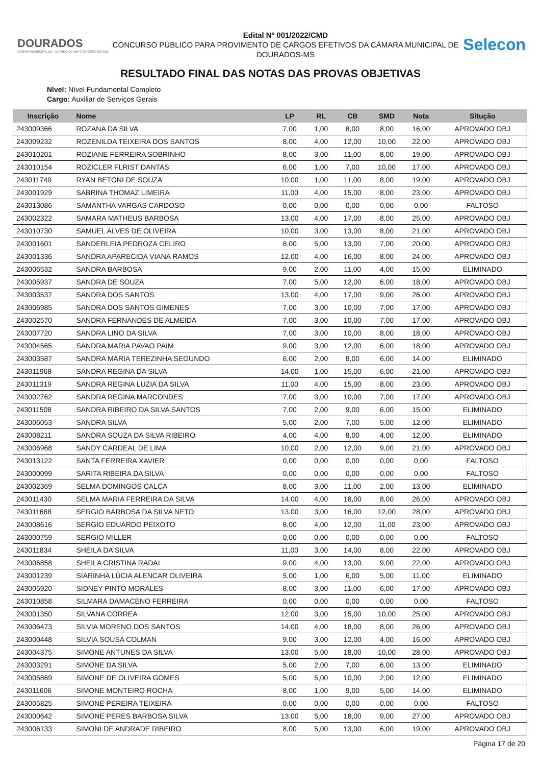DOURADOS
CÂMARA MUNICIPAL DE · ESTADO DE MATO GROSSO DO SUL
Edital Nº 001/2022/CMD
CONCURSO PÚBLICO PARA PROVIMENTO DE CARGOS EFETIVOS DA CÂMARA MUNICIPAL DE DOURADOS-MS
Selecon
RESULTADO FINAL DAS NOTAS DAS PROVAS OBJETIVAS
Nível: Nível Fundamental Completo
Cargo: Auxiliar de Serviços Gerais
| Inscrição | Nome | LP | RL | CB | SMD | Nota | Situção |
| --- | --- | --- | --- | --- | --- | --- | --- |
| 243009366 | ROZANA DA SILVA | 7,00 | 1,00 | 8,00 | 8,00 | 16,00 | APROVADO OBJ |
| 243009232 | ROZENILDA TEIXEIRA DOS SANTOS | 8,00 | 4,00 | 12,00 | 10,00 | 22,00 | APROVADO OBJ |
| 243010201 | ROZIANE FERREIRA SOBRINHO | 8,00 | 3,00 | 11,00 | 8,00 | 19,00 | APROVADO OBJ |
| 243010154 | ROZICLER FLRIST DANTAS | 6,00 | 1,00 | 7,00 | 10,00 | 17,00 | APROVADO OBJ |
| 243011749 | RYAN BETONI DE SOUZA | 10,00 | 1,00 | 11,00 | 8,00 | 19,00 | APROVADO OBJ |
| 243001929 | SABRINA THOMAZ LIMEIRA | 11,00 | 4,00 | 15,00 | 8,00 | 23,00 | APROVADO OBJ |
| 243013086 | SAMANTHA VARGAS CARDOSO | 0,00 | 0,00 | 0,00 | 0,00 | 0,00 | FALTOSO |
| 243002322 | SAMARA MATHEUS BARBOSA | 13,00 | 4,00 | 17,00 | 8,00 | 25,00 | APROVADO OBJ |
| 243010730 | SAMUEL ALVES DE OLIVEIRA | 10,00 | 3,00 | 13,00 | 8,00 | 21,00 | APROVADO OBJ |
| 243001601 | SANDERLEIA PEDROZA CELIRO | 8,00 | 5,00 | 13,00 | 7,00 | 20,00 | APROVADO OBJ |
| 243001336 | SANDRA APARECIDA VIANA RAMOS | 12,00 | 4,00 | 16,00 | 8,00 | 24,00 | APROVADO OBJ |
| 243006532 | SANDRA BARBOSA | 9,00 | 2,00 | 11,00 | 4,00 | 15,00 | ELIMINADO |
| 243005937 | SANDRA DE SOUZA | 7,00 | 5,00 | 12,00 | 6,00 | 18,00 | APROVADO OBJ |
| 243003537 | SANDRA DOS SANTOS | 13,00 | 4,00 | 17,00 | 9,00 | 26,00 | APROVADO OBJ |
| 243006985 | SANDRA DOS SANTOS GIMENES | 7,00 | 3,00 | 10,00 | 7,00 | 17,00 | APROVADO OBJ |
| 243002570 | SANDRA FERNANDES DE ALMEIDA | 7,00 | 3,00 | 10,00 | 7,00 | 17,00 | APROVADO OBJ |
| 243007720 | SANDRA LINO DA SILVA | 7,00 | 3,00 | 10,00 | 8,00 | 18,00 | APROVADO OBJ |
| 243004565 | SANDRA MARIA PAVAO PAIM | 9,00 | 3,00 | 12,00 | 6,00 | 18,00 | APROVADO OBJ |
| 243003587 | SANDRA MARIA TEREZINHA SEGUNDO | 6,00 | 2,00 | 8,00 | 6,00 | 14,00 | ELIMINADO |
| 243011968 | SANDRA REGINA DA SILVA | 14,00 | 1,00 | 15,00 | 6,00 | 21,00 | APROVADO OBJ |
| 243011319 | SANDRA REGINA LUZIA DA SILVA | 11,00 | 4,00 | 15,00 | 8,00 | 23,00 | APROVADO OBJ |
| 243002762 | SANDRA REGINA MARCONDES | 7,00 | 3,00 | 10,00 | 7,00 | 17,00 | APROVADO OBJ |
| 243011508 | SANDRA RIBEIRO DA SILVA SANTOS | 7,00 | 2,00 | 9,00 | 6,00 | 15,00 | ELIMINADO |
| 243006053 | SANDRA SILVA | 5,00 | 2,00 | 7,00 | 5,00 | 12,00 | ELIMINADO |
| 243008211 | SANDRA SOUZA DA SILVA RIBEIRO | 4,00 | 4,00 | 8,00 | 4,00 | 12,00 | ELIMINADO |
| 243006968 | SANDY CARDEAL DE LIMA | 10,00 | 2,00 | 12,00 | 9,00 | 21,00 | APROVADO OBJ |
| 243013122 | SANTA FERREIRA XAVIER | 0,00 | 0,00 | 0,00 | 0,00 | 0,00 | FALTOSO |
| 243000099 | SARITA RIBEIRA DA SILVA | 0,00 | 0,00 | 0,00 | 0,00 | 0,00 | FALTOSO |
| 243002369 | SELMA DOMINGOS CALCA | 8,00 | 3,00 | 11,00 | 2,00 | 13,00 | ELIMINADO |
| 243011430 | SELMA MARIA FERREIRA DA SILVA | 14,00 | 4,00 | 18,00 | 8,00 | 26,00 | APROVADO OBJ |
| 243011688 | SERGIO BARBOSA DA SILVA NETO | 13,00 | 3,00 | 16,00 | 12,00 | 28,00 | APROVADO OBJ |
| 243008616 | SERGIO EDUARDO PEIXOTO | 8,00 | 4,00 | 12,00 | 11,00 | 23,00 | APROVADO OBJ |
| 243000759 | SERGIO MILLER | 0,00 | 0,00 | 0,00 | 0,00 | 0,00 | FALTOSO |
| 243011834 | SHEILA DA SILVA | 11,00 | 3,00 | 14,00 | 8,00 | 22,00 | APROVADO OBJ |
| 243006858 | SHEILA CRISTINA RADAI | 9,00 | 4,00 | 13,00 | 9,00 | 22,00 | APROVADO OBJ |
| 243001239 | SIARINHA LÚCIA ALENCAR OLIVEIRA | 5,00 | 1,00 | 6,00 | 5,00 | 11,00 | ELIMINADO |
| 243005920 | SIDNEY PINTO MORALES | 8,00 | 3,00 | 11,00 | 6,00 | 17,00 | APROVADO OBJ |
| 243010858 | SILMARA DAMACENO FERREIRA | 0,00 | 0,00 | 0,00 | 0,00 | 0,00 | FALTOSO |
| 243001350 | SILVANA CORREA | 12,00 | 3,00 | 15,00 | 10,00 | 25,00 | APROVADO OBJ |
| 243006473 | SILVIA MORENO DOS SANTOS | 14,00 | 4,00 | 18,00 | 8,00 | 26,00 | APROVADO OBJ |
| 243000448 | SILVIA SOUSA COLMAN | 9,00 | 3,00 | 12,00 | 4,00 | 16,00 | APROVADO OBJ |
| 243004375 | SIMONE ANTUNES DA SILVA | 13,00 | 5,00 | 18,00 | 10,00 | 28,00 | APROVADO OBJ |
| 243003291 | SIMONE DA SILVA | 5,00 | 2,00 | 7,00 | 6,00 | 13,00 | ELIMINADO |
| 243005869 | SIMONE DE OLIVEIRA GOMES | 5,00 | 5,00 | 10,00 | 2,00 | 12,00 | ELIMINADO |
| 243011606 | SIMONE MONTEIRO ROCHA | 8,00 | 1,00 | 9,00 | 5,00 | 14,00 | ELIMINADO |
| 243005825 | SIMONE PEREIRA TEIXEIRA | 0,00 | 0,00 | 0,00 | 0,00 | 0,00 | FALTOSO |
| 243000642 | SIMONE PERES BARBOSA SILVA | 13,00 | 5,00 | 18,00 | 9,00 | 27,00 | APROVADO OBJ |
| 243006133 | SIMONI DE ANDRADE RIBEIRO | 8,00 | 5,00 | 13,00 | 6,00 | 19,00 | APROVADO OBJ |
Página 17 de 20